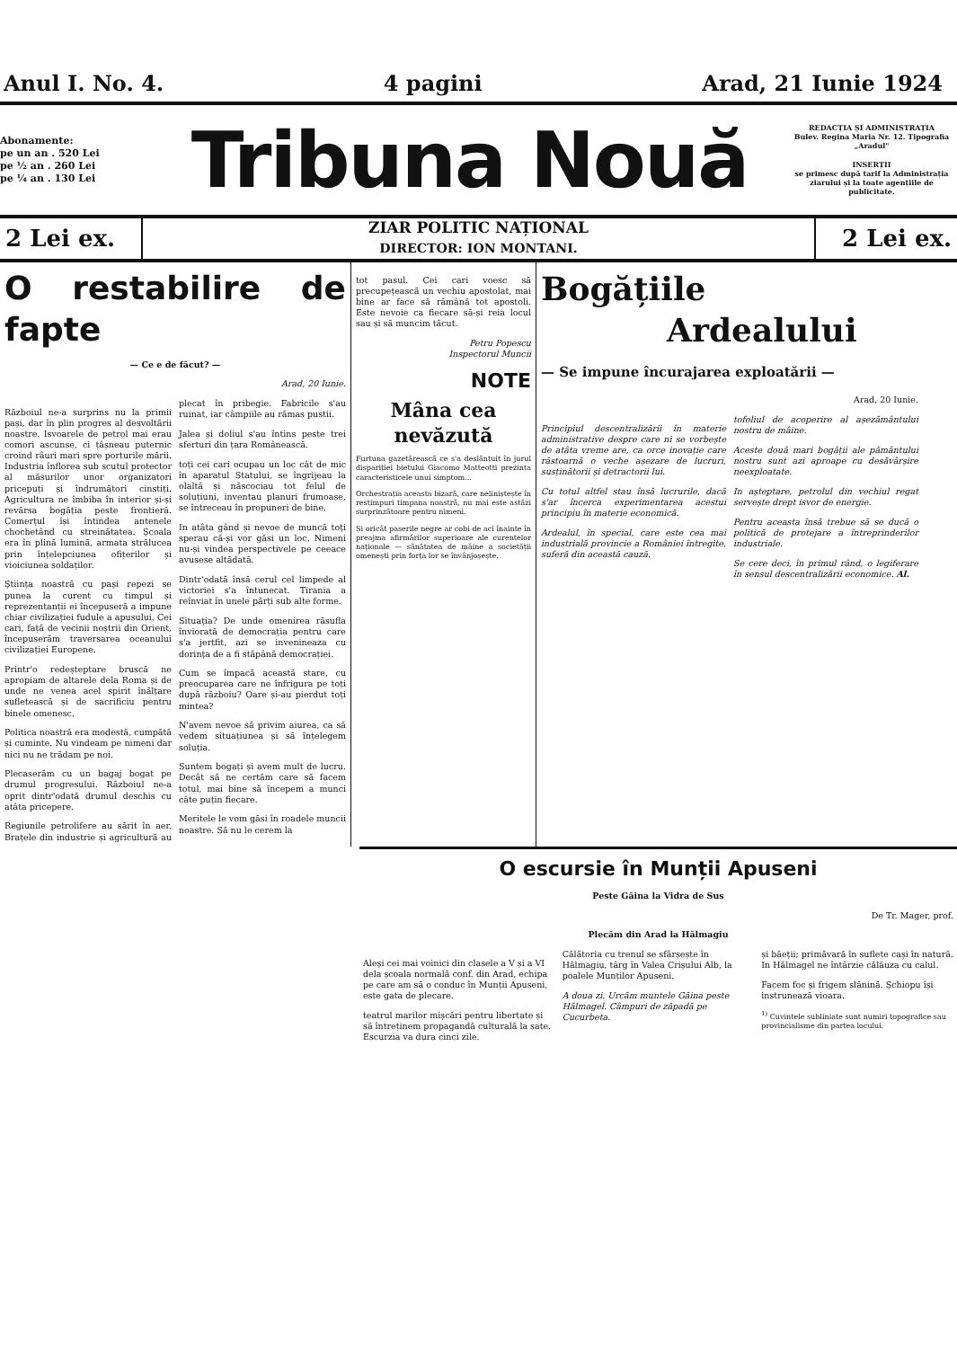Anul I. No. 4. 4 pagini Arad, 21 Iunie 1924
Abonamente:
pe un an . 520 Lei
pe ½ an . 260 Lei
pe ¼ an . 130 Lei
Tribuna Nouă
REDACȚIA ȘI ADMINISTRAȚIA
Bulev. Regina Maria Nr. 12. Tipografia „Aradul"
INSERȚII
se primesc după tarif la Administrația ziarului și la toate agențiile de publicitate.
2 Lei ex.
ZIAR POLITIC NAȚIONAL
DIRECTOR: ION MONTANI.
2 Lei ex.
O restabilire de fapte
— Ce e de făcut? —
Arad, 20 Iunie.
Războiul ne-a surprins nu la primii pași, dar în plin progres al desvoltării noastre. Isvoarele de petrol mai erau comori ascunse, ci țâșneau puternic croind râuri mari spre porturile mării. Industria înflorea sub scutul protector al măsurilor unor organizatori pricepuți și îndrumători cinstiți. Agricultura ne îmbiba în interior și-și revărsa bogăția peste frontieră. Comerțul își întindea antenele chochetând cu streinătatea. Școala era în plină lumină, armata strălucea prin înțelepciunea ofițerilor și vioiciunea soldaților.
Știința noastră cu pași repezi se punea la curent cu timpul și reprezentanții ei începuseră a impune chiar civilizației fudule a apusului. Cei cari, față de vecinii noștrii din Orient, începuserăm traversarea oceanului civilizației Europene.
Printr'o redeșteptare bruscă ne apropiam de altarele dela Roma și de unde ne venea acel spirit înălțare sufletească și de sacrificiu pentru binele omenesc.
Politica noastră era modestă, cumpătă și cuminte. Nu vindeam pe nimeni dar nici nu ne trădam pe noi.
Plecaserăm cu un bagaj bogat pe drumul progresului. Războiul ne-a oprit dintr'odată drumul deschis cu atâta pricepere.
Regiunile petrolifere au sărit în aer. Brațele din industrie și agricultură au plecat în pribegie. Fabricile s'au ruinat, iar câmpiile au rămas pustii.
Jalea și doliul s'au întins peste trei sferturi din țara Românească.
toți cei cari ocupau un loc cât de mic în aparatul Statului, se îngrijeau la olaltă și născociau tot felul de soluțiuni, inventau planuri frumoase, se întreceau în propuneri de bine.
In atâta gând și nevoe de muncă toți sperau că-și vor găsi un loc. Nimeni nu-și vindea perspectivele pe ceeace avusese altădată.
Dintr'odată însă cerul cel limpede al victoriei s'a întunecat. Tirania a reînviat în unele părți sub alte forme.
Situația? De unde omenirea răsufla înviorată de democrația pentru care s'a jertfit, azi se invenineaza cu dorința de a fi stăpână democrației.
Cum se împacă această stare, cu preocuparea care ne înfrigura pe toți după războiu? Oare și-au pierdut toți mintea?
N'avem nevoe să privim aiurea, ca să vedem situațiunea și să înțelegem soluția.
Suntem bogați și avem mult de lucru. Decât să ne certăm care să facem totul, mai bine să începem a munci câte puțin fiecare.
Meritele le vom găsi în roadele muncii noastre. Să nu le cerem la
tot pasul. Cei cari voesc să precupețească un vechiu apostolat, mai bine ar face să rămână tot apostoli. Este nevoie ca fiecare să-și reia locul sau și să muncim tăcut.
Petru Popescu
Inspectorul Muncii
NOTE
Mâna cea nevăzută
Furtuna gazetărească ce s'a deslănțuit în jurul dispariției bietului Giacomo Matteotti prezinta caracteristicele unui simptom...
Orchestrația aceasta bizară, care neliniștește în restimpuri timpana noastră, nu mai este astăzi surprinzătoare pentru nimeni.
Și oricât paserile negre ar cobi de aci înainte în preajma afirmărilor superioare ale curentelor naționale — sănătatea de mâine a societății omenești prin forța lor se învânjoșește.
Bogățiile
Ardealului
— Se impune încurajarea exploatării —
Arad, 20 Iunie.
Principiul descentralizării în materie administrative despre care ni se vorbește de atâta vreme are, ca orce inovație care răstoarnă o veche așezare de lucruri, susținătorii și detractorii lui.
Cu totul altfel stau însă lucrurile, dacă s'ar încerca experimentarea acestui principiu în materie economică.
Ardealul, în special, care este cea mai industrială provincie a României întregite, suferă din această cauză.
tofoliul de acoperire al așezământului nostru de mâine.
Aceste două mari bogății ale pământului nostru sunt azi aproape cu desăvârșire neexploatate.
In așteptare, petrolul din vechiul regat servește drept isvor de energie.
Pentru aceasta însă trebue să se ducă o politică de protejare a întreprinderilor industriale.
Se cere deci, în primul rând, o legiferare în sensul descentralizării economice. Al.
O escursie în Munții Apuseni
Peste Găina la Vidra de Sus
De Tr. Mager, prof.
Plecăm din Arad la Hălmagiu
Aleși cei mai voinici din clasele a V și a VI dela școala normală conf. din Arad, echipa pe care am să o conduc în Munții Apuseni, este gata de plecare.
teatrul marilor mișcări pentru libertate și să întreținem propagandă culturală la sate. Escurzia va dura cinci zile.
Călătoria cu trenul se sfârșește în Hălmagiu, târg în Valea Crișului Alb, la poalele Munților Apuseni.
A doua zi. Urcăm muntele Găina peste Hălmagel. Câmpuri de zăpadă pe Cucurbeta.
și băeții; primăvară în suflete cași în natură. In Hălmagel ne întârzie călăuza cu calul.
Facem foc și frigem slănină. Șchiopu își instrunează vioara.
<sup>1)</sup> Cuvintele subliniate sunt numiri topografice sau provincialisme din partea locului.